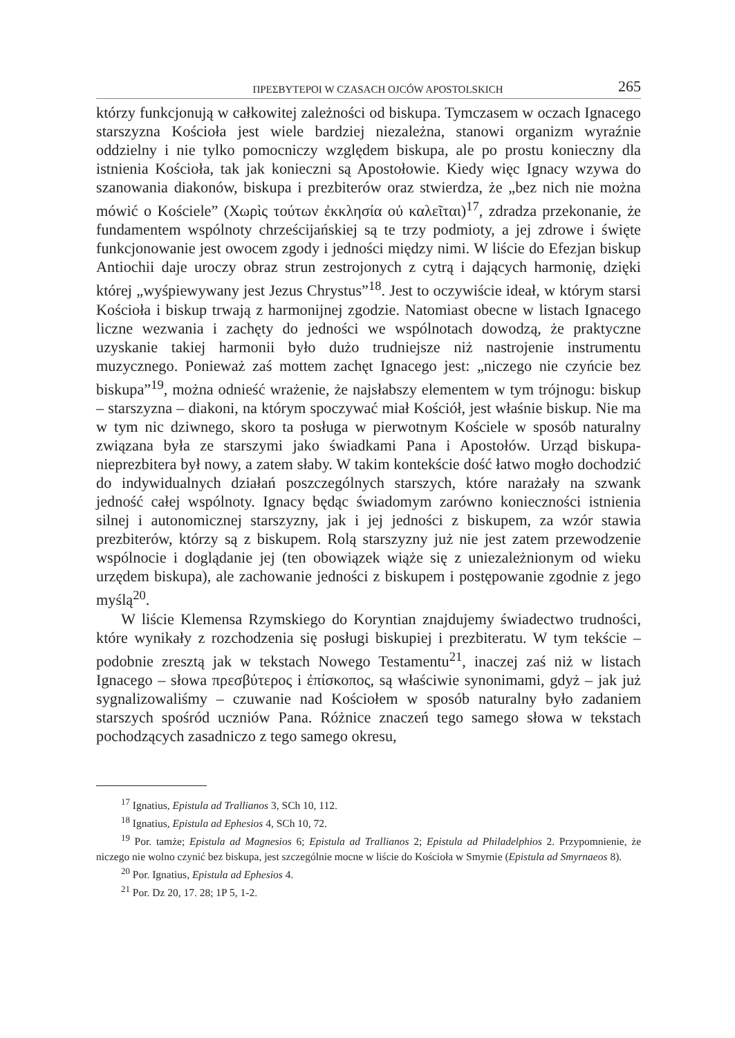ΠΡΕΣΒΥΤΕΡΟΙ W CZASACH OJCÓW APOSTOLSKICH 265
którzy funkcjonują w całkowitej zależności od biskupa. Tymczasem w oczach Ignacego starszyzna Kościoła jest wiele bardziej niezależna, stanowi organizm wyraźnie oddzielny i nie tylko pomocniczy względem biskupa, ale po prostu konieczny dla istnienia Kościoła, tak jak konieczni są Apostołowie. Kiedy więc Ignacy wzywa do szanowania diakonów, biskupa i prezbiterów oraz stwierdza, że „bez nich nie można mówić o Kościele” (Χωρὶς τούτων ἐκκλησία οὐ καλεῖται)<sup>17</sup>, zdradza przekonanie, że fundamentem wspólnoty chrześcijańskiej są te trzy podmioty, a jej zdrowe i święte funkcjonowanie jest owocem zgody i jedności między nimi. W liście do Efezjan biskup Antiochii daje uroczy obraz strun zestrojonych z cytrą i dających harmonię, dzięki której „wyśpiewywany jest Jezus Chrystus”<sup>18</sup>. Jest to oczywiście ideał, w którym starsi Kościoła i biskup trwają z harmonijnej zgodzie. Natomiast obecne w listach Ignacego liczne wezwania i zachęty do jedności we wspólnotach dowodzą, że praktyczne uzyskanie takiej harmonii było dużo trudniejsze niż nastrojenie instrumentu muzycznego. Ponieważ zaś mottem zachęt Ignacego jest: „niczego nie czyńcie bez biskupa”<sup>19</sup>, można odnieść wrażenie, że najsłabszy elementem w tym trójnogu: biskup – starszyzna – diakoni, na którym spoczywać miał Kościół, jest właśnie biskup. Nie ma w tym nic dziwnego, skoro ta posługa w pierwotnym Kościele w sposób naturalny związana była ze starszymi jako świadkami Pana i Apostołów. Urząd biskupa-nieprezbitera był nowy, a zatem słaby. W takim kontekście dość łatwo mogło dochodzić do indywidualnych działań poszczególnych starszych, które narażały na szwank jedność całej wspólnoty. Ignacy będąc świadomym zarówno konieczności istnienia silnej i autonomicznej starszyzny, jak i jej jedności z biskupem, za wzór stawia prezbiterów, którzy są z biskupem. Rolą starszyzny już nie jest zatem przewodzenie wspólnocie i doglądanie jej (ten obowiązek wiąże się z uniezależnionym od wieku urzędem biskupa), ale zachowanie jedności z biskupem i postępowanie zgodnie z jego myślą<sup>20</sup>.
W liście Klemensa Rzymskiego do Koryntian znajdujemy świadectwo trudności, które wynikały z rozchodzenia się posługi biskupiej i prezbiteratu. W tym tekście – podobnie zresztą jak w tekstach Nowego Testamentu<sup>21</sup>, inaczej zaś niż w listach Ignacego – słowa πρεσβύτερος i ἐπίσκοπος, są właściwie synonimami, gdyż – jak już sygnalizowaliśmy – czuwanie nad Kościołem w sposób naturalny było zadaniem starszych spośród uczniów Pana. Różnice znaczeń tego samego słowa w tekstach pochodzących zasadniczo z tego samego okresu,
<sup>17</sup> Ignatius, Epistula ad Trallianos 3, SCh 10, 112.
<sup>18</sup> Ignatius, Epistula ad Ephesios 4, SCh 10, 72.
<sup>19</sup> Por. tamże; Epistula ad Magnesios 6; Epistula ad Trallianos 2; Epistula ad Philadelphios 2. Przypomnienie, że niczego nie wolno czynić bez biskupa, jest szczególnie mocne w liście do Kościoła w Smyrnie (Epistula ad Smyrnaeos 8).
<sup>20</sup> Por. Ignatius, Epistula ad Ephesios 4.
<sup>21</sup> Por. Dz 20, 17. 28; 1P 5, 1-2.